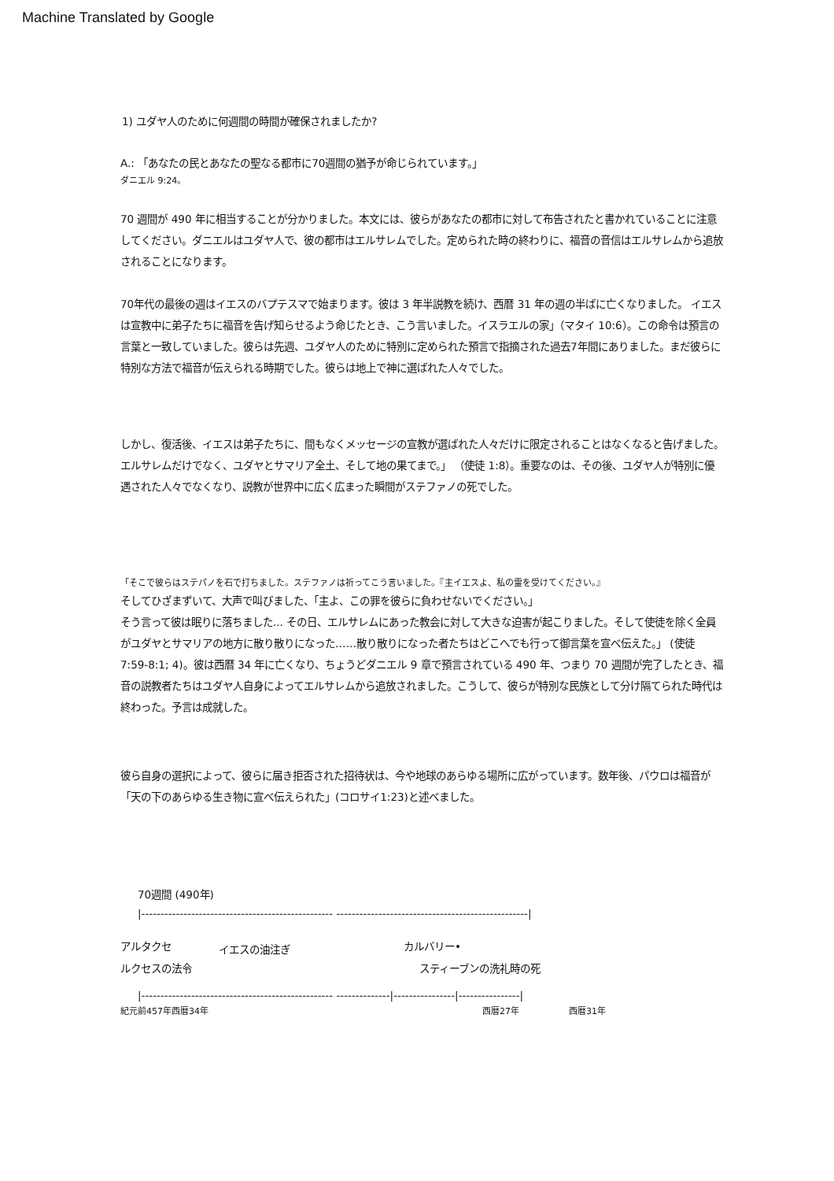Machine Translated by Google
1) ユダヤ人のために何週間の時間が確保されましたか?
A.: 「あなたの民とあなたの聖なる都市に70週間の猶予が命じられています。」
ダニエル 9:24。
70 週間が 490 年に相当することが分かりました。本文には、彼らがあなたの都市に対して布告されたと書かれていることに注意してください。ダニエルはユダヤ人で、彼の都市はエルサレムでした。定められた時の終わりに、福音の音信はエルサレムから追放されることになります。
70年代の最後の週はイエスのバプテスマで始まります。彼は 3 年半説教を続け、西暦 31 年の週の半ばに亡くなりました。 イエスは宣教中に弟子たちに福音を告げ知らせるよう命じたとき、こう言いました。イスラエルの家」（マタイ 10:6）。この命令は預言の言葉と一致していました。彼らは先週、ユダヤ人のために特別に定められた預言で指摘された過去7年間にありました。まだ彼らに特別な方法で福音が伝えられる時期でした。彼らは地上で神に選ばれた人々でした。
しかし、復活後、イエスは弟子たちに、間もなくメッセージの宣教が選ばれた人々だけに限定されることはなくなると告げました。エルサレムだけでなく、ユダヤとサマリア全土、そして地の果てまで。」 （使徒 1:8）。重要なのは、その後、ユダヤ人が特別に優遇された人々でなくなり、説教が世界中に広く広まった瞬間がステファノの死でした。
「そこで彼らはステパノを石で打ちました。ステファノは祈ってこう言いました。『主イエスよ、私の霊を受けてください。』
そしてひざまずいて、大声で叫びました、「主よ、この罪を彼らに負わせないでください。」
そう言って彼は眠りに落ちました... その日、エルサレムにあった教会に対して大きな迫害が起こりました。そして使徒を除く全員がユダヤとサマリアの地方に散り散りになった……散り散りになった者たちはどこへでも行って御言葉を宣べ伝えた。」 (使徒 7:59-8:1; 4)。彼は西暦 34 年に亡くなり、ちょうどダニエル 9 章で預言されている 490 年、つまり 70 週間が完了したとき、福音の説教者たちはユダヤ人自身によってエルサレムから追放されました。こうして、彼らが特別な民族として分け隔てられた時代は終わった。予言は成就した。
彼ら自身の選択によって、彼らに届き拒否された招待状は、今や地球のあらゆる場所に広がっています。数年後、パウロは福音が「天の下のあらゆる生き物に宣べ伝えられた」(コロサイ1:23)と述べました。
70週間 (490年)
|-------------------------------------------------- --------------------------------------------------|
アルタクセ イエスの油注ぎ カルバリー•
ルクセスの法令 スティーブンの洗礼時の死
|-------------------------------------------------- --------------|----------------|----------------|
紀元前457年西暦34年 西暦27年 西暦31年